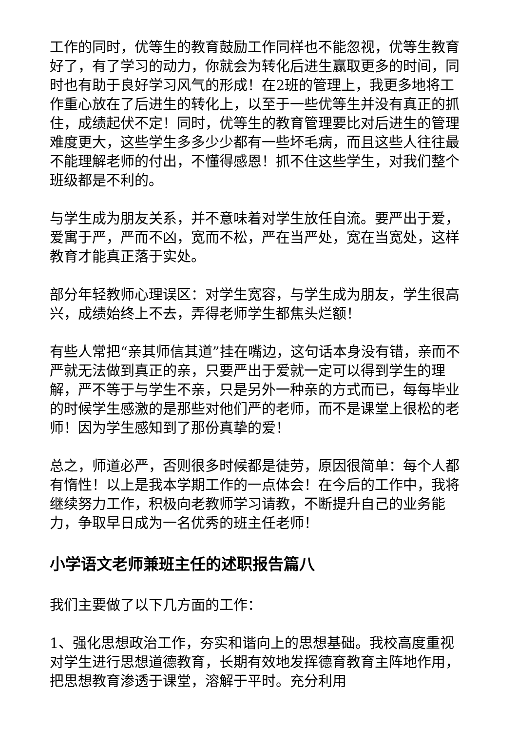工作的同时，优等生的教育鼓励工作同样也不能忽视，优等生教育好了，有了学习的动力，你就会为转化后进生赢取更多的时间，同时也有助于良好学习风气的形成！在2班的管理上，我更多地将工作重心放在了后进生的转化上，以至于一些优等生并没有真正的抓住，成绩起伏不定！同时，优等生的教育管理要比对后进生的管理难度更大，这些学生多多少少都有一些坏毛病，而且这些人往往最不能理解老师的付出，不懂得感恩！抓不住这些学生，对我们整个班级都是不利的。
与学生成为朋友关系，并不意味着对学生放任自流。要严出于爱，爱寓于严，严而不凶，宽而不松，严在当严处，宽在当宽处，这样教育才能真正落于实处。
部分年轻教师心理误区：对学生宽容，与学生成为朋友，学生很高兴，成绩始终上不去，弄得老师学生都焦头烂额！
有些人常把“亲其师信其道”挂在嘴边，这句话本身没有错，亲而不严就无法做到真正的亲，只要严出于爱就一定可以得到学生的理解，严不等于与学生不亲，只是另外一种亲的方式而已，每每毕业的时候学生感激的是那些对他们严的老师，而不是课堂上很松的老师！因为学生感知到了那份真挚的爱！
总之，师道必严，否则很多时候都是徒劳，原因很简单：每个人都有惰性！以上是我本学期工作的一点体会！在今后的工作中，我将继续努力工作，积极向老教师学习请教，不断提升自己的业务能力，争取早日成为一名优秀的班主任老师！
小学语文老师兼班主任的述职报告篇八
我们主要做了以下几方面的工作：
1、强化思想政治工作，夯实和谐向上的思想基础。我校高度重视对学生进行思想道德教育，长期有效地发挥德育教育主阵地作用，把思想教育渗透于课堂，溶解于平时。充分利用